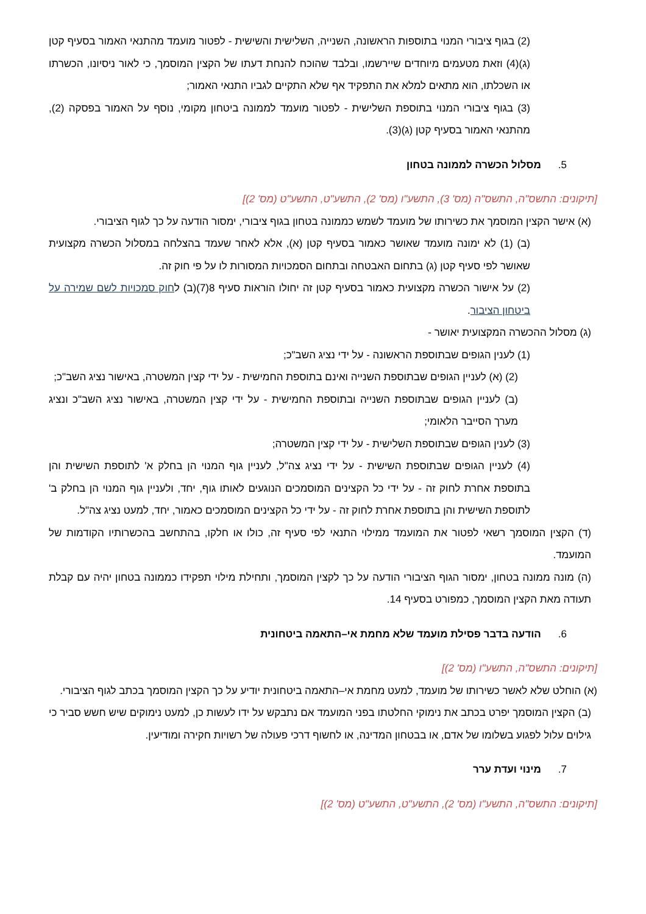(2) בגוף ציבורי המנוי בתוספות הראשונה, השנייה, השלישית והשישית - לפטור מועמד מהתנאי האמור בסעיף קטן (ג)(4) וזאת מטעמים מיוחדים שיירשמו, ובלבד שהוכח להנחת דעתו של הקצין המוסמך, כי לאור ניסיונו, הכשרתו או השכלתו, הוא מתאים למלא את התפקיד אף שלא התקיים לגביו התנאי האמור;
(3) בגוף ציבורי המנוי בתוספת השלישית - לפטור מועמד לממונה ביטחון מקומי, נוסף על האמור בפסקה (2), מהתנאי האמור בסעיף קטן (ג)(3).
5. מסלול הכשרה לממונה בטחון
[תיקונים: התשס"ה, התשס"ה (מס' 3), התשע"ו (מס' 2), התשע"ט, התשע"ט (מס' 2)]
(א) אישר הקצין המוסמך את כשירותו של מועמד לשמש כממונה בטחון בגוף ציבורי, ימסור הודעה על כך לגוף הציבורי.
(ב) (1) לא ימונה מועמד שאושר כאמור בסעיף קטן (א), אלא לאחר שעמד בהצלחה במסלול הכשרה מקצועית שאושר לפי סעיף קטן (ג) בתחום האבטחה ובתחום הסמכויות המסורות לו על פי חוק זה.
(2) על אישור הכשרה מקצועית כאמור בסעיף קטן זה יחולו הוראות סעיף 8(7)(ב) לחוק סמכויות לשם שמירה על ביטחון הציבור.
(ג) מסלול ההכשרה המקצועית יאושר -
(1) לענין הגופים שבתוספת הראשונה - על ידי נציג השב"כ;
(2) (א) לעניין הגופים שבתוספת השנייה ואינם בתוספת החמישית - על ידי קצין המשטרה, באישור נציג השב"כ;
(ב) לעניין הגופים שבתוספת השנייה ובתוספת החמישית - על ידי קצין המשטרה, באישור נציג השב"כ ונציג מערך הסייבר הלאומי;
(3) לענין הגופים שבתוספת השלישית - על ידי קצין המשטרה;
(4) לעניין הגופים שבתוספת השישית - על ידי נציג צה"ל, לעניין גוף המנוי הן בחלק א' לתוספת השישית והן בתוספת אחרת לחוק זה - על ידי כל הקצינים המוסמכים הנוגעים לאותו גוף, יחד, ולעניין גוף המנוי הן בחלק ב' לתוספת השישית והן בתוספת אחרת לחוק זה - על ידי כל הקצינים המוסמכים כאמור, יחד, למעט נציג צה"ל.
(ד) הקצין המוסמך רשאי לפטור את המועמד ממילוי התנאי לפי סעיף זה, כולו או חלקו, בהתחשב בהכשרותיו הקודמות של המועמד.
(ה) מונה ממונה בטחון, ימסור הגוף הציבורי הודעה על כך לקצין המוסמך, ותחילת מילוי תפקידו כממונה בטחון יהיה עם קבלת תעודה מאת הקצין המוסמך, כמפורט בסעיף 14.
6. הודעה בדבר פסילת מועמד שלא מחמת אי–התאמה ביטחונית
[תיקונים: התשס"ה, התשע"ו (מס' 2)]
(א) הוחלט שלא לאשר כשירותו של מועמד, למעט מחמת אי–התאמה ביטחונית יודיע על כך הקצין המוסמך בכתב לגוף הציבורי.
(ב) הקצין המוסמך יפרט בכתב את נימוקי החלטתו בפני המועמד אם נתבקש על ידו לעשות כן, למעט נימוקים שיש חשש סביר כי גילוים עלול לפגוע בשלומו של אדם, או בבטחון המדינה, או לחשוף דרכי פעולה של רשויות חקירה ומודיעין.
7. מינוי ועדת ערר
[תיקונים: התשס"ה, התשע"ו (מס' 2), התשע"ט, התשע"ט (מס' 2)]